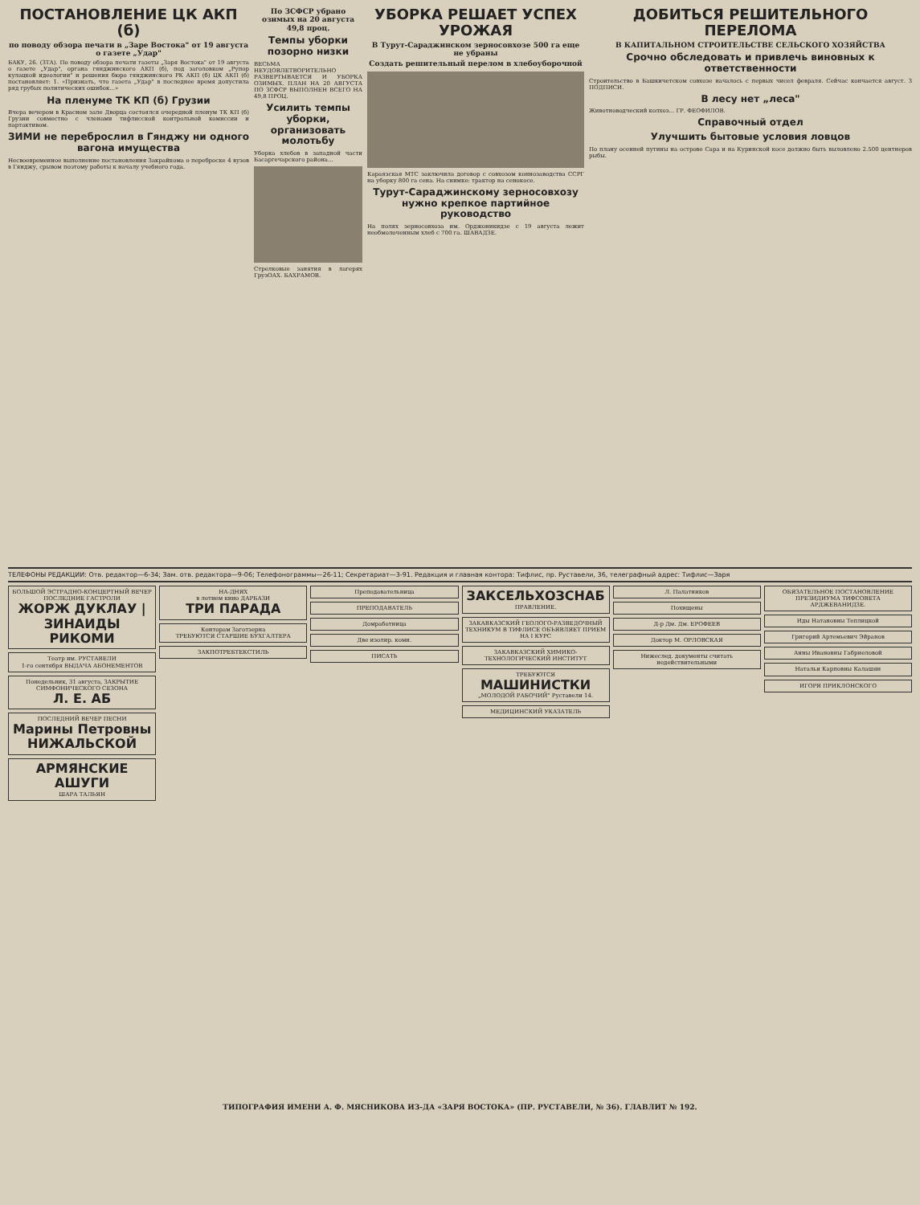ПОСТАНОВЛЕНИЕ ЦК АКП (б)
по поводу обзора печати в „Заре Востока" от 19 августа о газете „Удар"
БАКУ, 26. (ЗТА). По поводу обзора печати газеты „Заря Востока" от 19 августа о газете „Удар", органа гянджинского АКП (б), под заголовком „Рупор кулацкой идеологии" и решения бюро гянджинского РК АКП (б) ЦК АКП (б) постановляет: 1. «Признать, что газета „Удар" в последнее время допустила ряд грубых политических ошибок...»
На пленуме ТК КП (б) Грузии
Вчера вечером в Красном зале Дворца состоялся очередной пленум ТК КП (б) Грузии совместно с членами тифлисской контрольной комиссии и партактивом.
ЗИМИ не переброслил в Гянджу ни одного вагона имущества
Несвоевременное выполнение постановления Закрайкома о переброске 4 вузов в Гянджу, срывом поэтому работы к началу учебного года.
По ЗСФСР убрано озимых на 20 августа 49,8 проц.
Темпы уборки позорно низки
ВЕСЬМА НЕУДОВЛЕТВОРИТЕЛЬНО РАЗВЕРТЫВАЕТСЯ И УБОРКА ОЗИМЫХ. ПЛАН НА 20 АВГУСТА ПО ЗСФСР ВЫПОЛНЕН ВСЕГО НА 49,8 ПРОЦ.
Усилить темпы уборки, организовать молотьбу
Уборка хлебов в западной части Басаргечарского района...
Стрелковые занятия в лагерях ГрузОАХ. БАХРАМОВ.
УБОРКА РЕШАЕТ УСПЕХ УРОЖАЯ
В Турут-Сараджинском зерносовхозе 500 га еще не убраны
Создать решительный перелом в хлебоуборочной
Караязская МТС заключила договор с совхозом коннозаводства ССРГ на уборку 800 га сена. На снимке: трактор на сенокосе.
Турут-Сараджинскому зерносовхозу нужно крепкое партийное руководство
На полях зерносовхоза им. Орджоникидзе с 19 августа лежит необмолоченным хлеб с 700 га. ШАВАДЗЕ.
ДОБИТЬСЯ РЕШИТЕЛЬНОГО ПЕРЕЛОМА
В КАПИТАЛЬНОМ СТРОИТЕЛЬСТВЕ СЕЛЬСКОГО ХОЗЯЙСТВА
Срочно обследовать и привлечь виновных к ответственности
Строительство в Башкичетском совхозе началось с первых чисел февраля. Сейчас кончается август. З ПОДПИСИ.
В лесу нет „леса"
Животноводческий колхоз... ГР. ФЕОФИЛОВ.
Справочный отдел
Улучшить бытовые условия ловцов
По плану осенней путины на острове Сара и на Куринской косе должно быть выловлено 2.500 центнеров рыбы.
ТЕЛЕФОНЫ РЕДАКЦИИ: Отв. редактор—6-34; Зам. отв. редактора—9-06; Телефонограммы—26-11; Секретариат—3-91. Редакция и главная контора: Тифлис, пр. Руставели, 36, телеграфный адрес: Тифлис—Заря
БОЛЬШОЙ ЭСТРАДНО-КОНЦЕРТНЫЙ ВЕЧЕР
ПОСЛЕДНИЕ ГАСТРОЛИ
ЖОРЖ ДУКЛАУ | ЗИНАИДЫ РИКОМИ
Театр им. РУСТАВЕЛИ
1-го сентября ВЫДАЧА АБОНЕМЕНТОВ
Понедельник, 31 августа, ЗАКРЫТИЕ СИМФОНИЧЕСКОГО СЕЗОНА
Л. Е. АБ
ПОСЛЕДНИЙ ВЕЧЕР ПЕСНИ
Марины Петровны НИЖАЛЬСКОЙ
АРМЯНСКИЕ АШУГИ
ШАРА ТАЛЬЯН
НА-ДНЯХ
в летнем кино ДАРБАЗИ
ТРИ ПАРАДА
Конторам Заготзерна
ТРЕБУЮТСЯ СТАРШИЕ БУХГАЛТЕРА
ЗАКПОТРЕБТЕКСТИЛЬ
Преподавательница
ПРЕПОДАВАТЕЛЬ
Домработница
Две изолир. комн.
ПИСАТЬ
ЗАКСЕЛЬХОЗСНАБ
ПРАВЛЕНИЕ.
ЗАКАВКАЗСКИЙ ГЕОЛОГО-РАЗВЕДОЧНЫЙ ТЕХНИКУМ В ТИФЛИСЕ ОБЪЯВЛЯЕТ ПРИЕМ НА I КУРС
ЗАКАВКАЗСКИЙ ХИМИКО-ТЕХНОЛОГИЧЕСКИЙ ИНСТИТУТ
ТРЕБУЮТСЯ МАШИНИСТКИ
„МОЛОДОЙ РАБОЧИЙ" Руставели 14.
МЕДИЦИНСКИЙ УКАЗАТЕЛЬ
Л. Палатников
Похищены
Д-р Дм. Дм. ЕРОФЕЕВ
Доктор М. ОРЛОВСКАЯ
Нижеслед. документы считать недействительными
ОБЯЗАТЕЛЬНОЕ ПОСТАНОВЛЕНИЕ ПРЕЗИДИУМА ТИФСОВЕТА
АРДЖЕВАНИДЗЕ.
Иды Натановны Теплицкой
Григорий Артемьевич Эйранов
Анны Ивановны Габриеловой
Натальи Карповны Калашян
ИГОРЯ ПРИКЛОНСКОГО
ТИПОГРАФИЯ ИМЕНИ А. Ф. МЯСНИКОВА ИЗ-ДА «ЗАРЯ ВОСТОКА» (ПР. РУСТАВЕЛИ, № 36). ГЛАВЛИТ № 192.